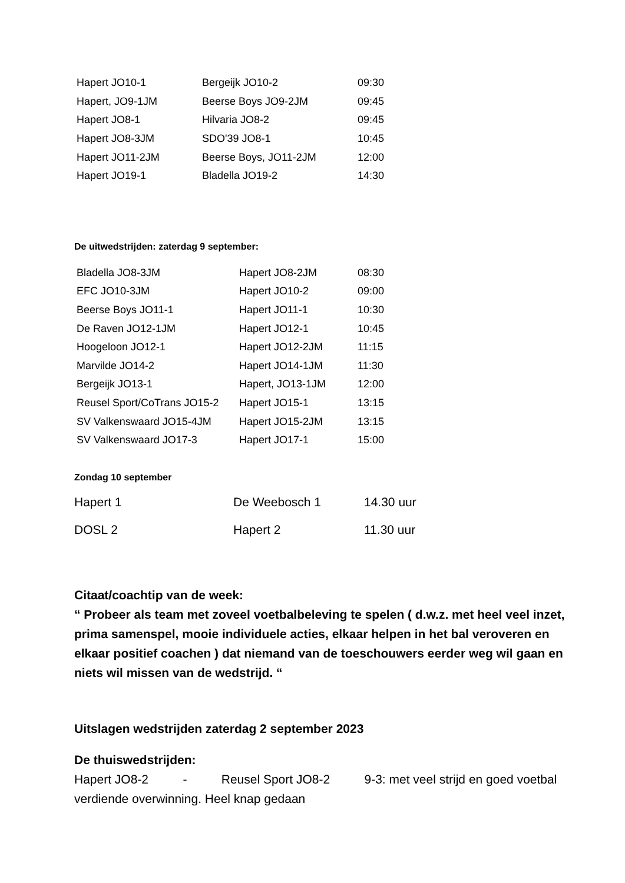| Hapert JO10-1 | Bergeijk JO10-2 | 09:30 |
| Hapert, JO9-1JM | Beerse Boys JO9-2JM | 09:45 |
| Hapert JO8-1 | Hilvaria JO8-2 | 09:45 |
| Hapert JO8-3JM | SDO'39 JO8-1 | 10:45 |
| Hapert JO11-2JM | Beerse Boys, JO11-2JM | 12:00 |
| Hapert JO19-1 | Bladella JO19-2 | 14:30 |
De uitwedstrijden: zaterdag 9 september:
| Bladella JO8-3JM | Hapert JO8-2JM | 08:30 |
| EFC JO10-3JM | Hapert JO10-2 | 09:00 |
| Beerse Boys JO11-1 | Hapert JO11-1 | 10:30 |
| De Raven JO12-1JM | Hapert JO12-1 | 10:45 |
| Hoogeloon JO12-1 | Hapert JO12-2JM | 11:15 |
| Marvilde JO14-2 | Hapert JO14-1JM | 11:30 |
| Bergeijk JO13-1 | Hapert, JO13-1JM | 12:00 |
| Reusel Sport/CoTrans JO15-2 | Hapert JO15-1 | 13:15 |
| SV Valkenswaard JO15-4JM | Hapert JO15-2JM | 13:15 |
| SV Valkenswaard JO17-3 | Hapert JO17-1 | 15:00 |
Zondag 10 september
| Hapert 1 | De Weebosch 1 | 14.30 uur |
| DOSL 2 | Hapert 2 | 11.30 uur |
Citaat/coachtip van de week:
“ Probeer als team met zoveel voetbalbeleving te spelen ( d.w.z. met heel veel inzet, prima samenspel, mooie individuele acties, elkaar helpen in het bal veroveren en elkaar positief coachen ) dat niemand van de toeschouwers eerder weg wil gaan en niets wil missen van de wedstrijd. “
Uitslagen wedstrijden zaterdag 2 september 2023
De thuiswedstrijden:
Hapert JO8-2 - Reusel Sport JO8-2 9-3: met veel strijd en goed voetbal verdiende overwinning. Heel knap gedaan